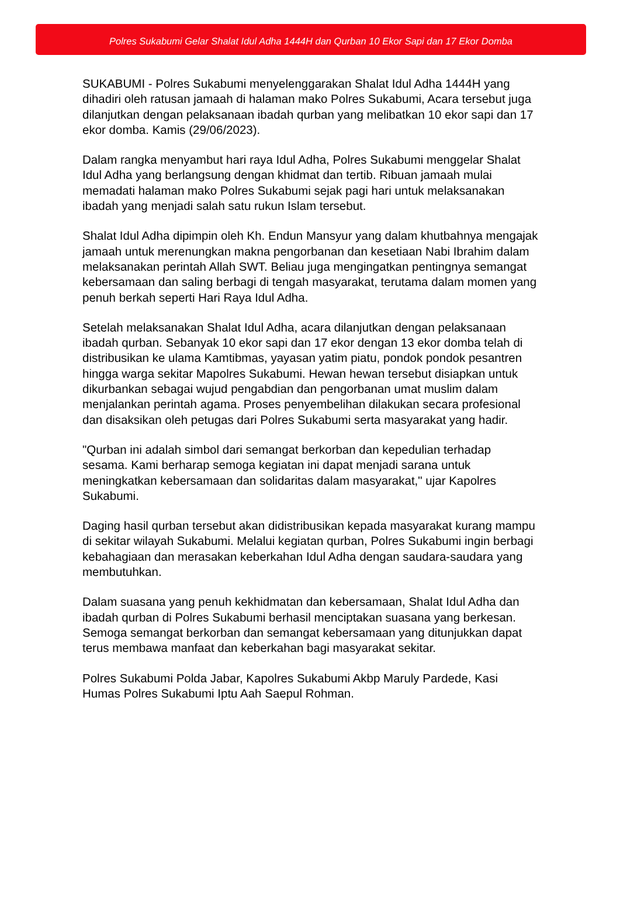Polres Sukabumi Gelar Shalat Idul Adha 1444H dan Qurban 10 Ekor Sapi dan 17 Ekor Domba
SUKABUMI - Polres Sukabumi menyelenggarakan Shalat Idul Adha 1444H yang dihadiri oleh ratusan jamaah di halaman mako Polres Sukabumi, Acara tersebut juga dilanjutkan dengan pelaksanaan ibadah qurban yang melibatkan 10 ekor sapi dan 17 ekor domba. Kamis (29/06/2023).
Dalam rangka menyambut hari raya Idul Adha, Polres Sukabumi menggelar Shalat Idul Adha yang berlangsung dengan khidmat dan tertib. Ribuan jamaah mulai memadati halaman mako Polres Sukabumi sejak pagi hari untuk melaksanakan ibadah yang menjadi salah satu rukun Islam tersebut.
Shalat Idul Adha dipimpin oleh Kh. Endun Mansyur yang dalam khutbahnya mengajak jamaah untuk merenungkan makna pengorbanan dan kesetiaan Nabi Ibrahim dalam melaksanakan perintah Allah SWT. Beliau juga mengingatkan pentingnya semangat kebersamaan dan saling berbagi di tengah masyarakat, terutama dalam momen yang penuh berkah seperti Hari Raya Idul Adha.
Setelah melaksanakan Shalat Idul Adha, acara dilanjutkan dengan pelaksanaan ibadah qurban. Sebanyak 10 ekor sapi dan 17 ekor dengan 13 ekor domba telah di distribusikan ke ulama Kamtibmas, yayasan yatim piatu, pondok pondok pesantren hingga warga sekitar Mapolres Sukabumi. Hewan hewan tersebut disiapkan untuk dikurbankan sebagai wujud pengabdian dan pengorbanan umat muslim dalam menjalankan perintah agama. Proses penyembelihan dilakukan secara profesional dan disaksikan oleh petugas dari Polres Sukabumi serta masyarakat yang hadir.
"Qurban ini adalah simbol dari semangat berkorban dan kepedulian terhadap sesama. Kami berharap semoga kegiatan ini dapat menjadi sarana untuk meningkatkan kebersamaan dan solidaritas dalam masyarakat," ujar Kapolres Sukabumi.
Daging hasil qurban tersebut akan didistribusikan kepada masyarakat kurang mampu di sekitar wilayah Sukabumi. Melalui kegiatan qurban, Polres Sukabumi ingin berbagi kebahagiaan dan merasakan keberkahan Idul Adha dengan saudara-saudara yang membutuhkan.
Dalam suasana yang penuh kekhidmatan dan kebersamaan, Shalat Idul Adha dan ibadah qurban di Polres Sukabumi berhasil menciptakan suasana yang berkesan. Semoga semangat berkorban dan semangat kebersamaan yang ditunjukkan dapat terus membawa manfaat dan keberkahan bagi masyarakat sekitar.
Polres Sukabumi Polda Jabar, Kapolres Sukabumi Akbp Maruly Pardede, Kasi Humas Polres Sukabumi Iptu Aah Saepul Rohman.